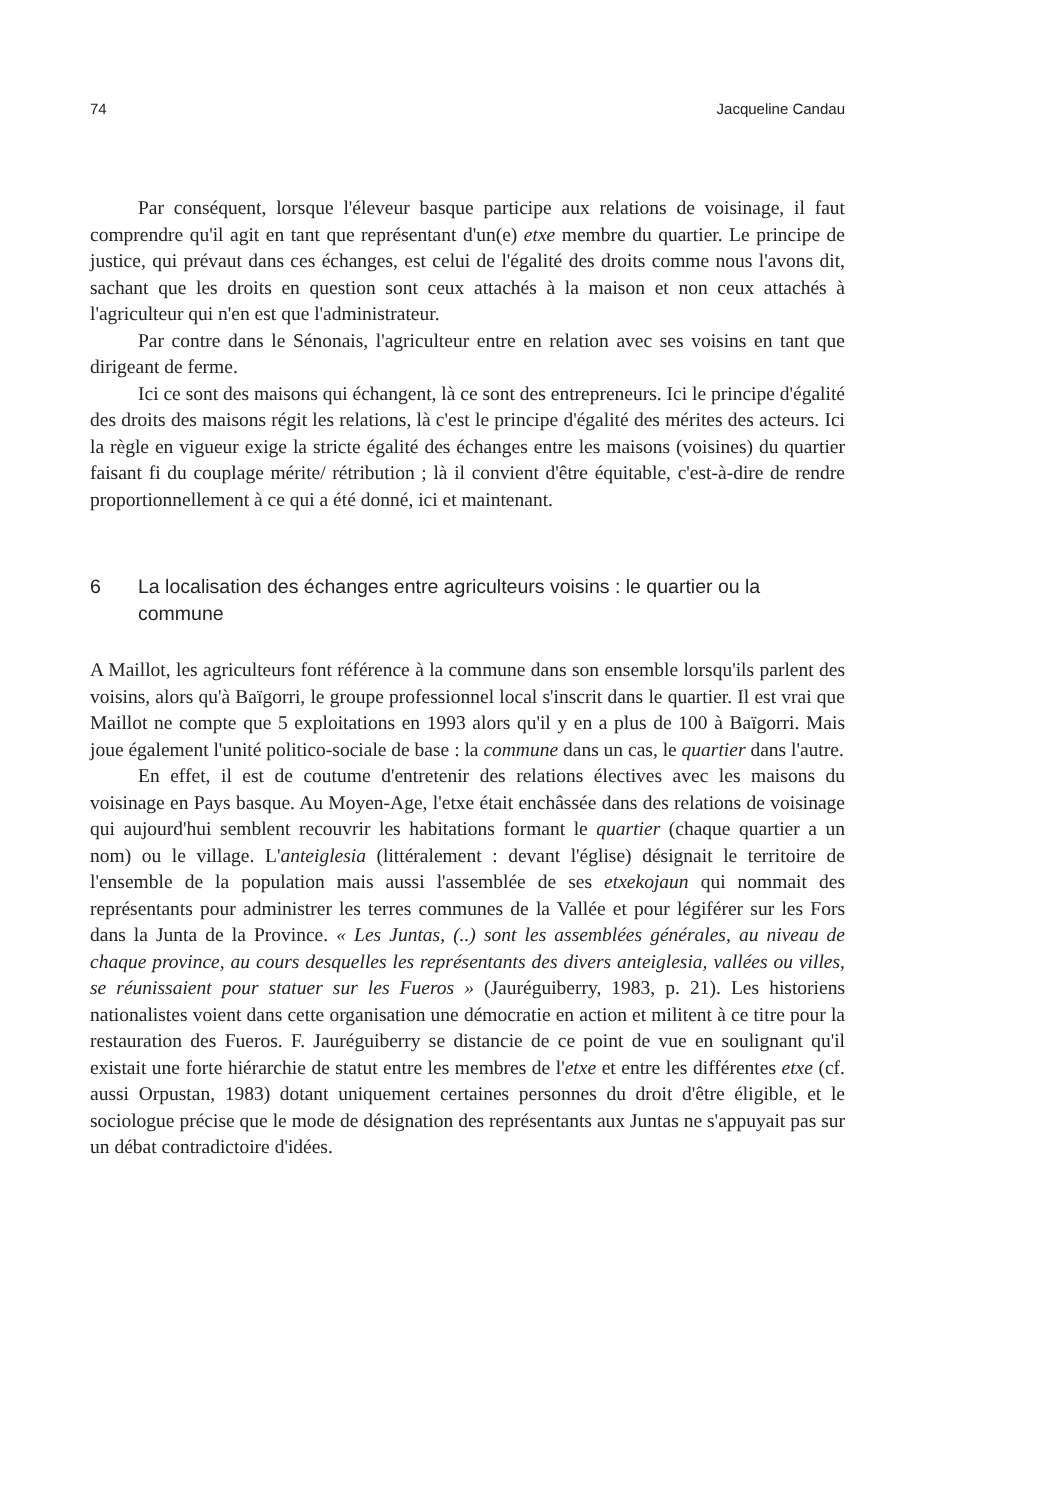74 Jacqueline Candau
Par conséquent, lorsque l'éleveur basque participe aux relations de voisinage, il faut comprendre qu'il agit en tant que représentant d'un(e) etxe membre du quartier. Le principe de justice, qui prévaut dans ces échanges, est celui de l'égalité des droits comme nous l'avons dit, sachant que les droits en question sont ceux attachés à la maison et non ceux attachés à l'agriculteur qui n'en est que l'administrateur.
Par contre dans le Sénonais, l'agriculteur entre en relation avec ses voisins en tant que dirigeant de ferme.
Ici ce sont des maisons qui échangent, là ce sont des entrepreneurs. Ici le principe d'égalité des droits des maisons régit les relations, là c'est le principe d'égalité des mérites des acteurs. Ici la règle en vigueur exige la stricte égalité des échanges entre les maisons (voisines) du quartier faisant fi du couplage mérite/ rétribution ; là il convient d'être équitable, c'est-à-dire de rendre proportionnellement à ce qui a été donné, ici et maintenant.
6 La localisation des échanges entre agriculteurs voisins : le quartier ou la commune
A Maillot, les agriculteurs font référence à la commune dans son ensemble lorsqu'ils parlent des voisins, alors qu'à Baïgorri, le groupe professionnel local s'inscrit dans le quartier. Il est vrai que Maillot ne compte que 5 exploitations en 1993 alors qu'il y en a plus de 100 à Baïgorri. Mais joue également l'unité politico-sociale de base : la commune dans un cas, le quartier dans l'autre.
En effet, il est de coutume d'entretenir des relations électives avec les maisons du voisinage en Pays basque. Au Moyen-Age, l'etxe était enchâssée dans des relations de voisinage qui aujourd'hui semblent recouvrir les habitations formant le quartier (chaque quartier a un nom) ou le village. L'anteiglesia (littéralement : devant l'église) désignait le territoire de l'ensemble de la population mais aussi l'assemblée de ses etxekojaun qui nommait des représentants pour administrer les terres communes de la Vallée et pour légiférer sur les Fors dans la Junta de la Province. « Les Juntas, (..) sont les assemblées générales, au niveau de chaque province, au cours desquelles les représentants des divers anteiglesia, vallées ou villes, se réunissaient pour statuer sur les Fueros » (Jauréguiberry, 1983, p. 21). Les historiens nationalistes voient dans cette organisation une démocratie en action et militent à ce titre pour la restauration des Fueros. F. Jauréguiberry se distancie de ce point de vue en soulignant qu'il existait une forte hiérarchie de statut entre les membres de l'etxe et entre les différentes etxe (cf. aussi Orpustan, 1983) dotant uniquement certaines personnes du droit d'être éligible, et le sociologue précise que le mode de désignation des représentants aux Juntas ne s'appuyait pas sur un débat contradictoire d'idées.